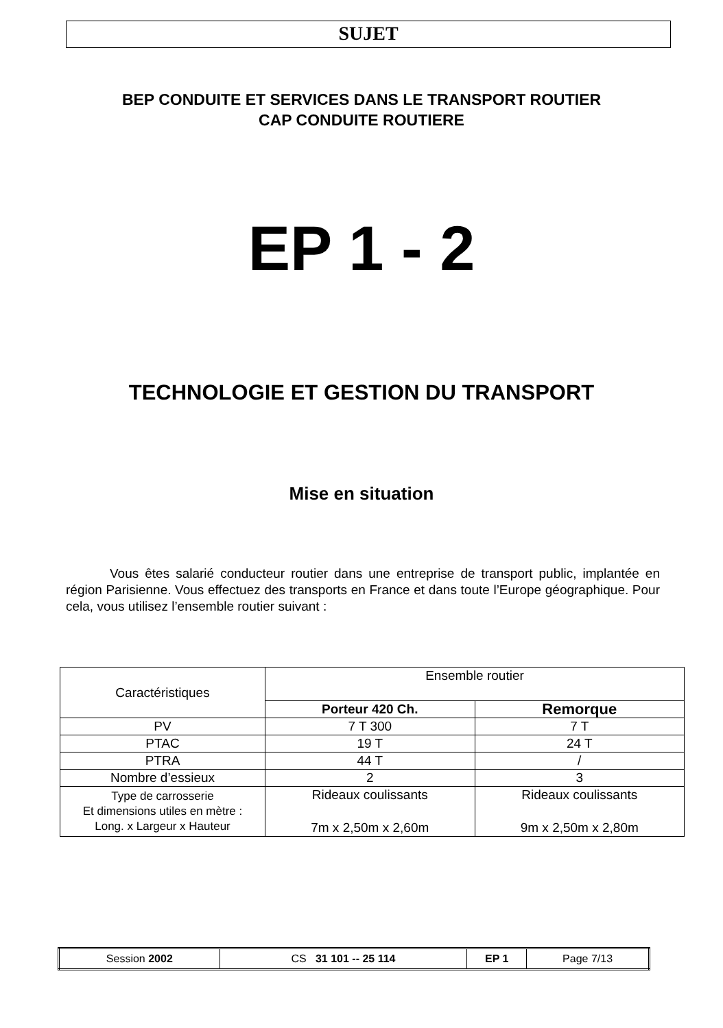SUJET
BEP CONDUITE ET SERVICES DANS LE TRANSPORT ROUTIER
CAP CONDUITE ROUTIERE
EP 1 - 2
TECHNOLOGIE ET GESTION DU TRANSPORT
Mise en situation
Vous êtes salarié conducteur routier dans une entreprise de transport public, implantée en région Parisienne. Vous effectuez des transports en France et dans toute l’Europe géographique. Pour cela, vous utilisez l’ensemble routier suivant :
| Caractéristiques | Ensemble routier | |
| --- | --- | --- |
| | Porteur 420 Ch. | Remorque |
| PV | 7 T 300 | 7 T |
| PTAC | 19 T | 24 T |
| PTRA | 44 T | / |
| Nombre d’essieux | 2 | 3 |
| Type de carrosserie Et dimensions utiles en mètre : Long. x Largeur x Hauteur | Rideaux coulissants 7m x 2,50m x 2,60m | Rideaux coulissants 9m x 2,50m x 2,80m |
| Session 2002 | CS 31 101 -- 25 114 | EP 1 | Page 7/13 |